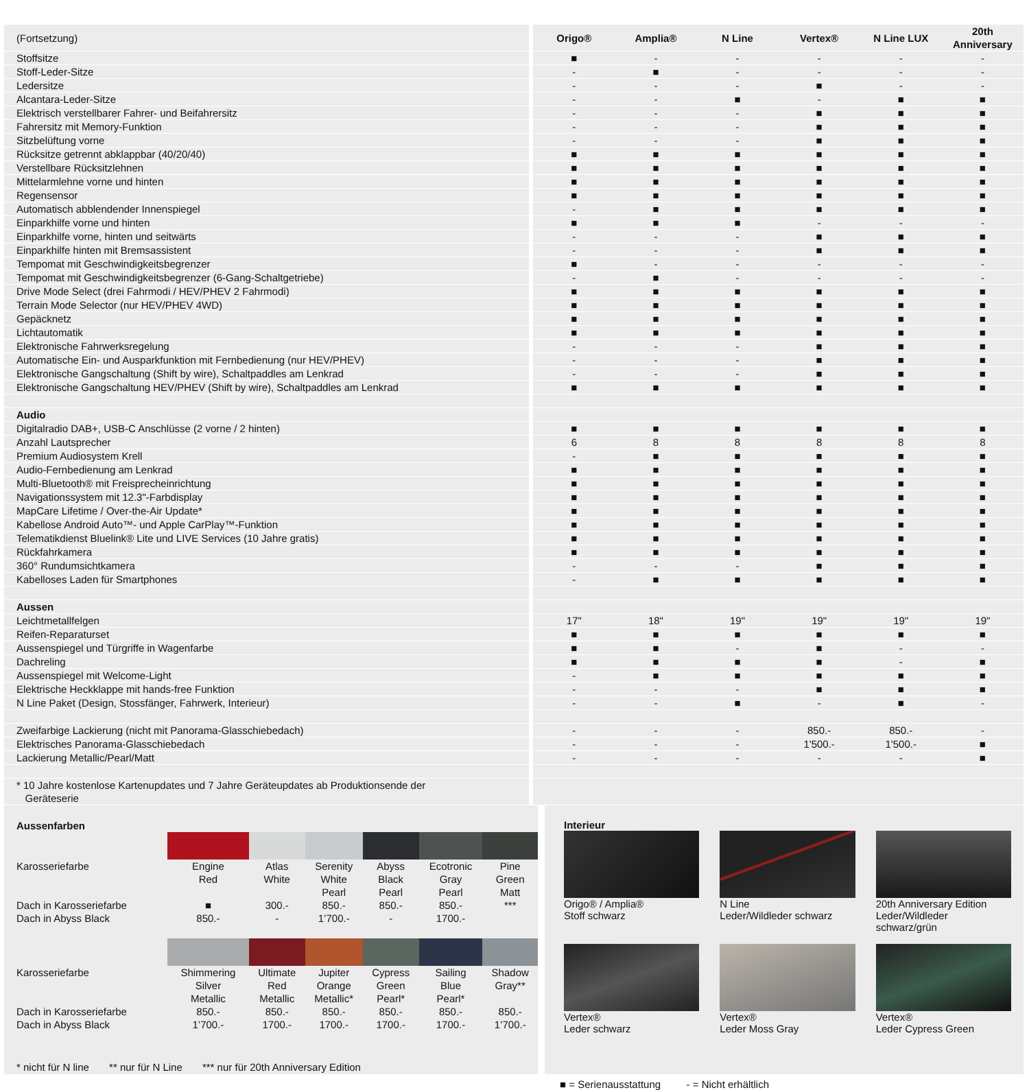| (Fortsetzung) | | Origo® | Amplia® | N Line | Vertex® | N Line LUX | 20th Anniversary |
| Stoffsitze | | ■ | - | - | - | - | - |
| Stoff-Leder-Sitze | | - | ■ | - | - | - | - |
| Ledersitze | | - | - | - | ■ | - | - |
| Alcantara-Leder-Sitze | | - | - | ■ | - | ■ | ■ |
| Elektrisch verstellbarer Fahrer- und Beifahrersitz | | - | - | - | ■ | ■ | ■ |
| Fahrersitz mit Memory-Funktion | | - | - | - | ■ | ■ | ■ |
| Sitzbelüftung vorne | | - | - | - | ■ | ■ | ■ |
| Rücksitze getrennt abklappbar (40/20/40) | | ■ | ■ | ■ | ■ | ■ | ■ |
| Verstellbare Rücksitzlehnen | | ■ | ■ | ■ | ■ | ■ | ■ |
| Mittelarmlehne vorne und hinten | | ■ | ■ | ■ | ■ | ■ | ■ |
| Regensensor | | ■ | ■ | ■ | ■ | ■ | ■ |
| Automatisch abblendender Innenspiegel | | - | ■ | ■ | ■ | ■ | ■ |
| Einparkhilfe vorne und hinten | | ■ | ■ | ■ | - | - | - |
| Einparkhilfe vorne, hinten und seitwärts | | - | - | - | ■ | ■ | ■ |
| Einparkhilfe hinten mit Bremsassistent | | - | - | - | ■ | ■ | ■ |
| Tempomat mit Geschwindigkeitsbegrenzer | | ■ | - | - | - | - | - |
| Tempomat mit Geschwindigkeitsbegrenzer (6-Gang-Schaltgetriebe) | | - | ■ | - | - | - | - |
| Drive Mode Select (drei Fahrmodi / HEV/PHEV 2 Fahrmodi) | | ■ | ■ | ■ | ■ | ■ | ■ |
| Terrain Mode Selector (nur HEV/PHEV 4WD) | | ■ | ■ | ■ | ■ | ■ | ■ |
| Gepäcknetz | | ■ | ■ | ■ | ■ | ■ | ■ |
| Lichtautomatik | | ■ | ■ | ■ | ■ | ■ | ■ |
| Elektronische Fahrwerksregelung | | - | - | - | ■ | ■ | ■ |
| Automatische Ein- und Ausparkfunktion mit Fernbedienung (nur HEV/PHEV) | | - | - | - | ■ | ■ | ■ |
| Elektronische Gangschaltung (Shift by wire), Schaltpaddles am Lenkrad | | - | - | - | ■ | ■ | ■ |
| Elektronische Gangschaltung HEV/PHEV (Shift by wire), Schaltpaddles am Lenkrad | | ■ | ■ | ■ | ■ | ■ | ■ |
| Audio | | | | | | | |
| Digitalradio DAB+, USB-C Anschlüsse (2 vorne / 2 hinten) | | ■ | ■ | ■ | ■ | ■ | ■ |
| Anzahl Lautsprecher | | 6 | 8 | 8 | 8 | 8 | 8 |
| Premium Audiosystem Krell | | - | ■ | ■ | ■ | ■ | ■ |
| Audio-Fernbedienung am Lenkrad | | ■ | ■ | ■ | ■ | ■ | ■ |
| Multi-Bluetooth® mit Freisprecheinrichtung | | ■ | ■ | ■ | ■ | ■ | ■ |
| Navigationssystem mit 12.3"-Farbdisplay | | ■ | ■ | ■ | ■ | ■ | ■ |
| MapCare Lifetime / Over-the-Air Update* | | ■ | ■ | ■ | ■ | ■ | ■ |
| Kabellose Android Auto™- und Apple CarPlay™-Funktion | | ■ | ■ | ■ | ■ | ■ | ■ |
| Telematikdienst Bluelink® Lite und LIVE Services (10 Jahre gratis) | | ■ | ■ | ■ | ■ | ■ | ■ |
| Rückfahrkamera | | ■ | ■ | ■ | ■ | ■ | ■ |
| 360° Rundumsichtkamera | | - | - | - | ■ | ■ | ■ |
| Kabelloses Laden für Smartphones | | - | ■ | ■ | ■ | ■ | ■ |
| Aussen | | | | | | | |
| Leichtmetallfelgen | | 17" | 18" | 19" | 19" | 19" | 19" |
| Reifen-Reparaturset | | ■ | ■ | ■ | ■ | ■ | ■ |
| Aussenspiegel und Türgriffe in Wagenfarbe | | ■ | ■ | - | ■ | - | - |
| Dachreling | | ■ | ■ | ■ | ■ | - | ■ |
| Aussenspiegel mit Welcome-Light | | - | ■ | ■ | ■ | ■ | ■ |
| Elektrische Heckklappe mit hands-free Funktion | | - | - | - | ■ | ■ | ■ |
| N Line Paket (Design, Stossfänger, Fahrwerk, Interieur) | | - | - | ■ | - | ■ | - |
| Zweifarbige Lackierung (nicht mit Panorama-Glasschiebedach) | | - | - | - | 850.- | 850.- | - |
| Elektrisches Panorama-Glasschiebedach | | - | - | - | 1'500.- | 1'500.- | ■ |
| Lackierung Metallic/Pearl/Matt | | - | - | - | - | - | ■ |
| * 10 Jahre kostenlose Kartenupdates und 7 Jahre Geräteupdates ab Produktionsende der Geräteserie | | | | | | | |
| Aussenfarben | | | | | | |
| Karosseriefarbe | Engine Red | Atlas White | Serenity White Pearl | Abyss Black Pearl | Ecotronic Gray Pearl | Pine Green Matt |
| Dach in Karosseriefarbe | ■ | 300.- | 850.- | 850.- | 850.- | *** |
| Dach in Abyss Black | 850.- | - | 1’700.- | - | 1700.- | |
| Karosseriefarbe | Shimmering Silver Metallic | Ultimate Red Metallic | Jupiter Orange Metallic* | Cypress Green Pearl* | Sailing Blue Pearl* | Shadow Gray** |
| Dach in Karosseriefarbe | 850.- | 850.- | 850.- | 850.- | 850.- | 850.- |
| Dach in Abyss Black | 1’700.- | 1700.- | 1700.- | 1700.- | 1700.- | 1’700.- |
* nicht für N line ** nur für N Line *** nur für 20th Anniversary Edition
Interieur
Origo® / Amplia®
Stoff schwarz
N Line
Leder/Wildleder schwarz
20th Anniversary Edition
Leder/Wildleder
schwarz/grün
Vertex®
Leder schwarz
Vertex®
Leder Moss Gray
Vertex®
Leder Cypress Green
■ = Serienausstattung - = Nicht erhältlich